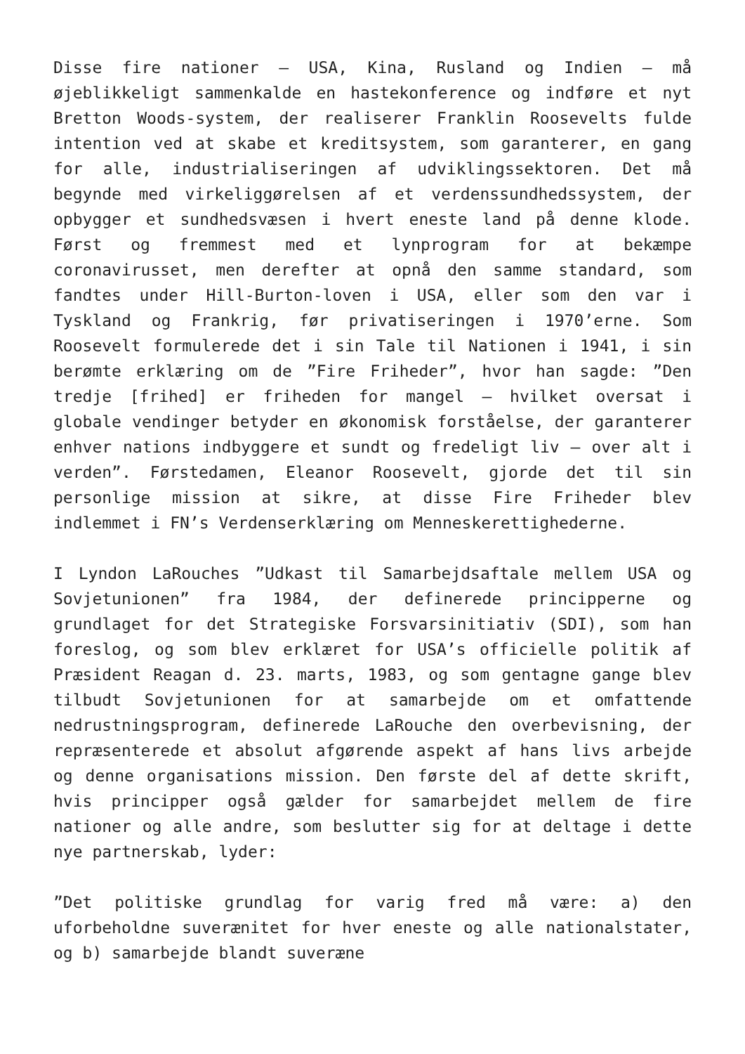Disse fire nationer – USA, Kina, Rusland og Indien – må øjeblikkeligt sammenkalde en hastekonference og indføre et nyt Bretton Woods-system, der realiserer Franklin Roosevelts fulde intention ved at skabe et kreditsystem, som garanterer, en gang for alle, industrialiseringen af udviklingssektoren. Det må begynde med virkeliggørelsen af et verdenssundhedssystem, der opbygger et sundhedsvæsen i hvert eneste land på denne klode. Først og fremmest med et lynprogram for at bekæmpe coronavirusset, men derefter at opnå den samme standard, som fandtes under Hill-Burton-loven i USA, eller som den var i Tyskland og Frankrig, før privatiseringen i 1970’erne. Som Roosevelt formulerede det i sin Tale til Nationen i 1941, i sin berømte erklæring om de ”Fire Friheder”, hvor han sagde: ”Den tredje [frihed] er friheden for mangel – hvilket oversat i globale vendinger betyder en økonomisk forståelse, der garanterer enhver nations indbyggere et sundt og fredeligt liv – over alt i verden”. Førstedamen, Eleanor Roosevelt, gjorde det til sin personlige mission at sikre, at disse Fire Friheder blev indlemmet i FN’s Verdenserklæring om Menneskerettighederne.
I Lyndon LaRouches ”Udkast til Samarbejdsaftale mellem USA og Sovjetunionen” fra 1984, der definerede principperne og grundlaget for det Strategiske Forsvarsinitiativ (SDI), som han foreslog, og som blev erklæret for USA’s officielle politik af Præsident Reagan d. 23. marts, 1983, og som gentagne gange blev tilbudt Sovjetunionen for at samarbejde om et omfattende nedrustningsprogram, definerede LaRouche den overbevisning, der repræsenterede et absolut afgørende aspekt af hans livs arbejde og denne organisations mission. Den første del af dette skrift, hvis principper også gælder for samarbejdet mellem de fire nationer og alle andre, som beslutter sig for at deltage i dette nye partnerskab, lyder:
”Det politiske grundlag for varig fred må være: a) den uforbeholdne suverænitet for hver eneste og alle nationalstater, og b) samarbejde blandt suveræne